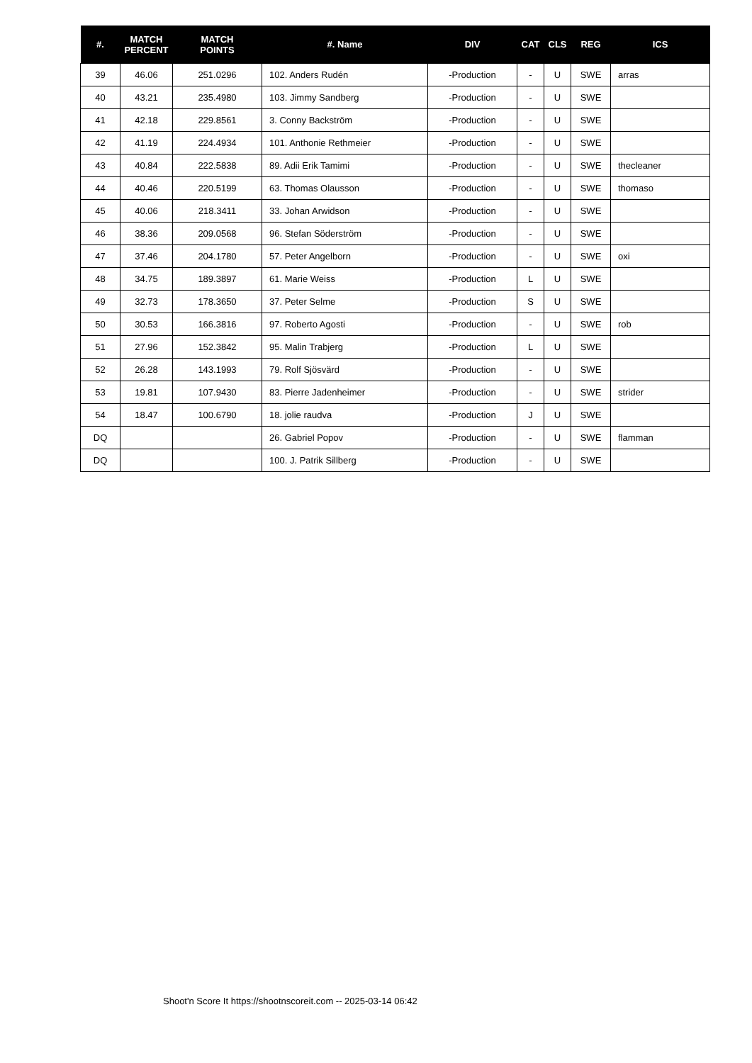| #. | MATCH PERCENT | MATCH POINTS | #. Name | DIV | CAT | CLS | REG | ICS |
| --- | --- | --- | --- | --- | --- | --- | --- | --- |
| 39 | 46.06 | 251.0296 | 102. Anders Rudén | -Production | - | U | SWE | arras |
| 40 | 43.21 | 235.4980 | 103. Jimmy Sandberg | -Production | - | U | SWE | |
| 41 | 42.18 | 229.8561 | 3. Conny Backström | -Production | - | U | SWE | |
| 42 | 41.19 | 224.4934 | 101. Anthonie Rethmeier | -Production | - | U | SWE | |
| 43 | 40.84 | 222.5838 | 89. Adii Erik Tamimi | -Production | - | U | SWE | thecleaner |
| 44 | 40.46 | 220.5199 | 63. Thomas Olausson | -Production | - | U | SWE | thomaso |
| 45 | 40.06 | 218.3411 | 33. Johan Arwidson | -Production | - | U | SWE | |
| 46 | 38.36 | 209.0568 | 96. Stefan Söderström | -Production | - | U | SWE | |
| 47 | 37.46 | 204.1780 | 57. Peter Angelborn | -Production | - | U | SWE | oxi |
| 48 | 34.75 | 189.3897 | 61. Marie Weiss | -Production | L | U | SWE | |
| 49 | 32.73 | 178.3650 | 37. Peter Selme | -Production | S | U | SWE | |
| 50 | 30.53 | 166.3816 | 97. Roberto Agosti | -Production | - | U | SWE | rob |
| 51 | 27.96 | 152.3842 | 95. Malin Trabjerg | -Production | L | U | SWE | |
| 52 | 26.28 | 143.1993 | 79. Rolf Sjösvärd | -Production | - | U | SWE | |
| 53 | 19.81 | 107.9430 | 83. Pierre Jadenheimer | -Production | - | U | SWE | strider |
| 54 | 18.47 | 100.6790 | 18. jolie raudva | -Production | J | U | SWE | |
| DQ | | | 26. Gabriel Popov | -Production | - | U | SWE | flamman |
| DQ | | | 100. J. Patrik Sillberg | -Production | - | U | SWE | |
Shoot'n Score It https://shootnscoreit.com -- 2025-03-14 06:42